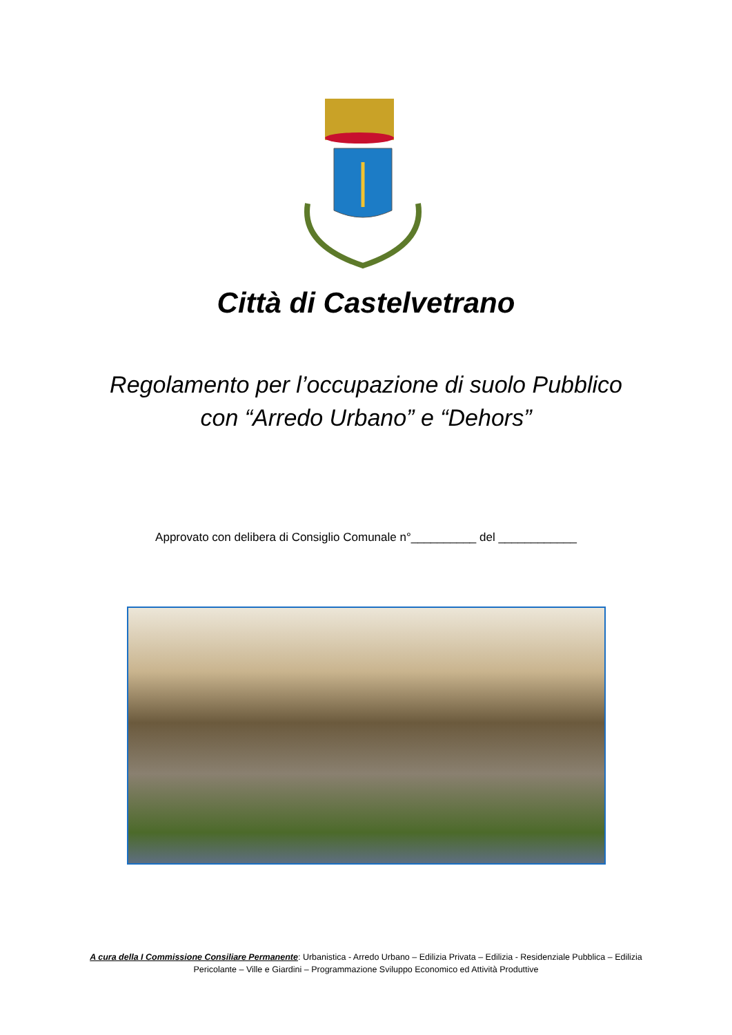Città di Castelvetrano
Regolamento per l’occupazione di suolo Pubblico
con “Arredo Urbano” e “Dehors”
Approvato con delibera di Consiglio Comunale n°__________ del ____________
A cura della I Commissione Consiliare Permanente: Urbanistica - Arredo Urbano – Edilizia Privata – Edilizia - Residenziale Pubblica – Edilizia
Pericolante – Ville e Giardini – Programmazione Sviluppo Economico ed Attività Produttive